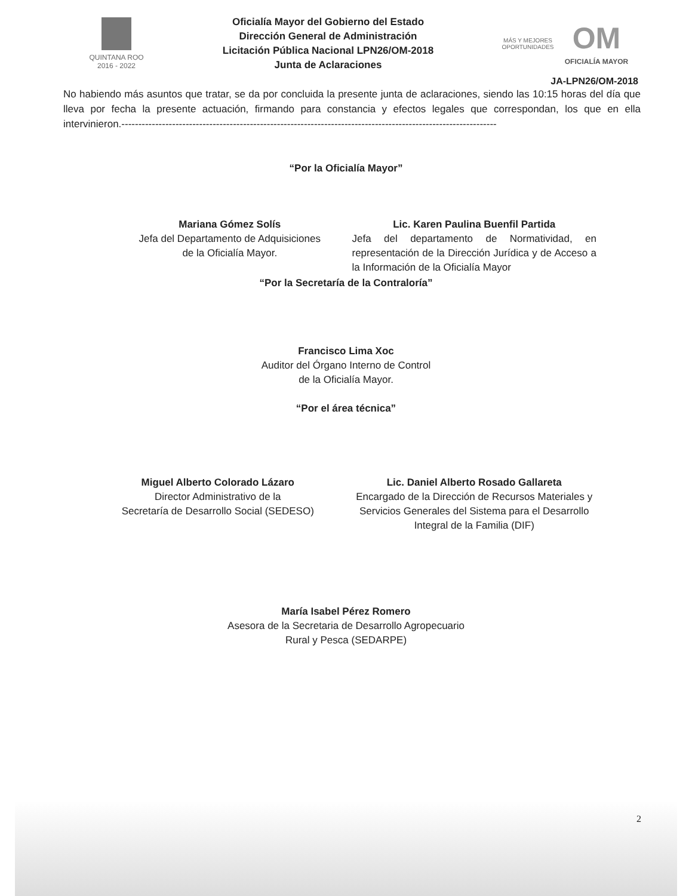QUINTANA ROO
2016 - 2022
Oficialía Mayor del Gobierno del Estado
Dirección General de Administración
Licitación Pública Nacional LPN26/OM-2018
Junta de Aclaraciones
MÁS Y MEJORES
OPORTUNIDADES
OM
OFICIALÍA MAYOR
JA-LPN26/OM-2018
No habiendo más asuntos que tratar, se da por concluida la presente junta de aclaraciones, siendo las 10:15 horas del día que lleva por fecha la presente actuación, firmando para constancia y efectos legales que correspondan, los que en ella intervinieron.---------------------------------------------------------------------------------------------------------------
“Por la Oficialía Mayor”
Mariana Gómez Solís
Jefa del Departamento de Adquisiciones
de la Oficialía Mayor.
Lic. Karen Paulina Buenfil Partida
Jefa del departamento de Normatividad, en representación de la Dirección Jurídica y de Acceso a la Información de la Oficialía Mayor
“Por la Secretaría de la Contraloría”
Francisco Lima Xoc
Auditor del Órgano Interno de Control
de la Oficialía Mayor.
“Por el área técnica”
Miguel Alberto Colorado Lázaro
Director Administrativo de la
Secretaría de Desarrollo Social (SEDESO)
Lic. Daniel Alberto Rosado Gallareta
Encargado de la Dirección de Recursos Materiales y Servicios Generales del Sistema para el Desarrollo Integral de la Familia (DIF)
María Isabel Pérez Romero
Asesora de la Secretaria de Desarrollo Agropecuario
Rural y Pesca (SEDARPE)
2